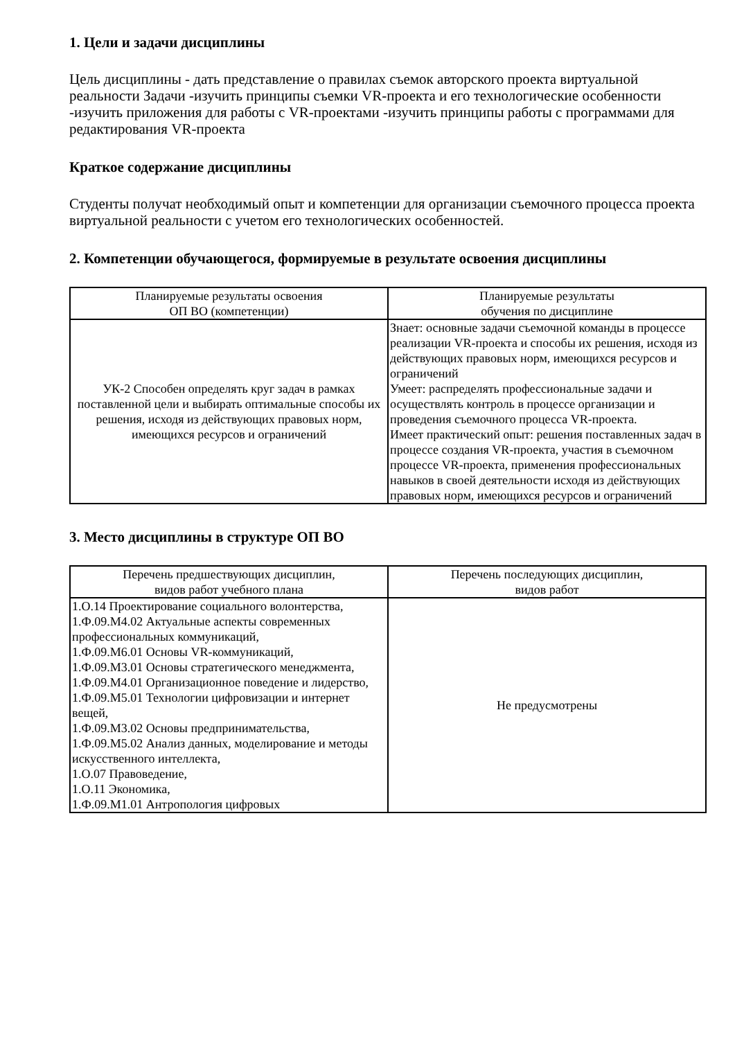1. Цели и задачи дисциплины
Цель дисциплины - дать представление о правилах съемок авторского проекта виртуальной реальности Задачи -изучить принципы съемки VR-проекта и его технологические особенности -изучить приложения для работы с VR-проектами -изучить принципы работы с программами для редактирования VR-проекта
Краткое содержание дисциплины
Студенты получат необходимый опыт и компетенции для организации съемочного процесса проекта виртуальной реальности с учетом его технологических особенностей.
2. Компетенции обучающегося, формируемые в результате освоения дисциплины
| Планируемые результаты освоения ОП ВО (компетенции) | Планируемые результаты обучения по дисциплине |
| --- | --- |
| УК-2 Способен определять круг задач в рамках поставленной цели и выбирать оптимальные способы их решения, исходя из действующих правовых норм, имеющихся ресурсов и ограничений | Знает: основные задачи съемочной команды в процессе реализации VR-проекта и способы их решения, исходя из действующих правовых норм, имеющихся ресурсов и ограничений Умеет: распределять профессиональные задачи и осуществлять контроль в процессе организации и проведения съемочного процесса VR-проекта. Имеет практический опыт: решения поставленных задач в процессе создания VR-проекта, участия в съемочном процессе VR-проекта, применения профессиональных навыков в своей деятельности исходя из действующих правовых норм, имеющихся ресурсов и ограничений |
3. Место дисциплины в структуре ОП ВО
| Перечень предшествующих дисциплин, видов работ учебного плана | Перечень последующих дисциплин, видов работ |
| --- | --- |
| 1.О.14 Проектирование социального волонтерства, 1.Ф.09.М4.02 Актуальные аспекты современных профессиональных коммуникаций, 1.Ф.09.М6.01 Основы VR-коммуникаций, 1.Ф.09.М3.01 Основы стратегического менеджмента, 1.Ф.09.М4.01 Организационное поведение и лидерство, 1.Ф.09.М5.01 Технологии цифровизации и интернет вещей, 1.Ф.09.М3.02 Основы предпринимательства, 1.Ф.09.М5.02 Анализ данных, моделирование и методы искусственного интеллекта, 1.О.07 Правоведение, 1.О.11 Экономика, 1.Ф.09.М1.01 Антропология цифровых | Не предусмотрены |